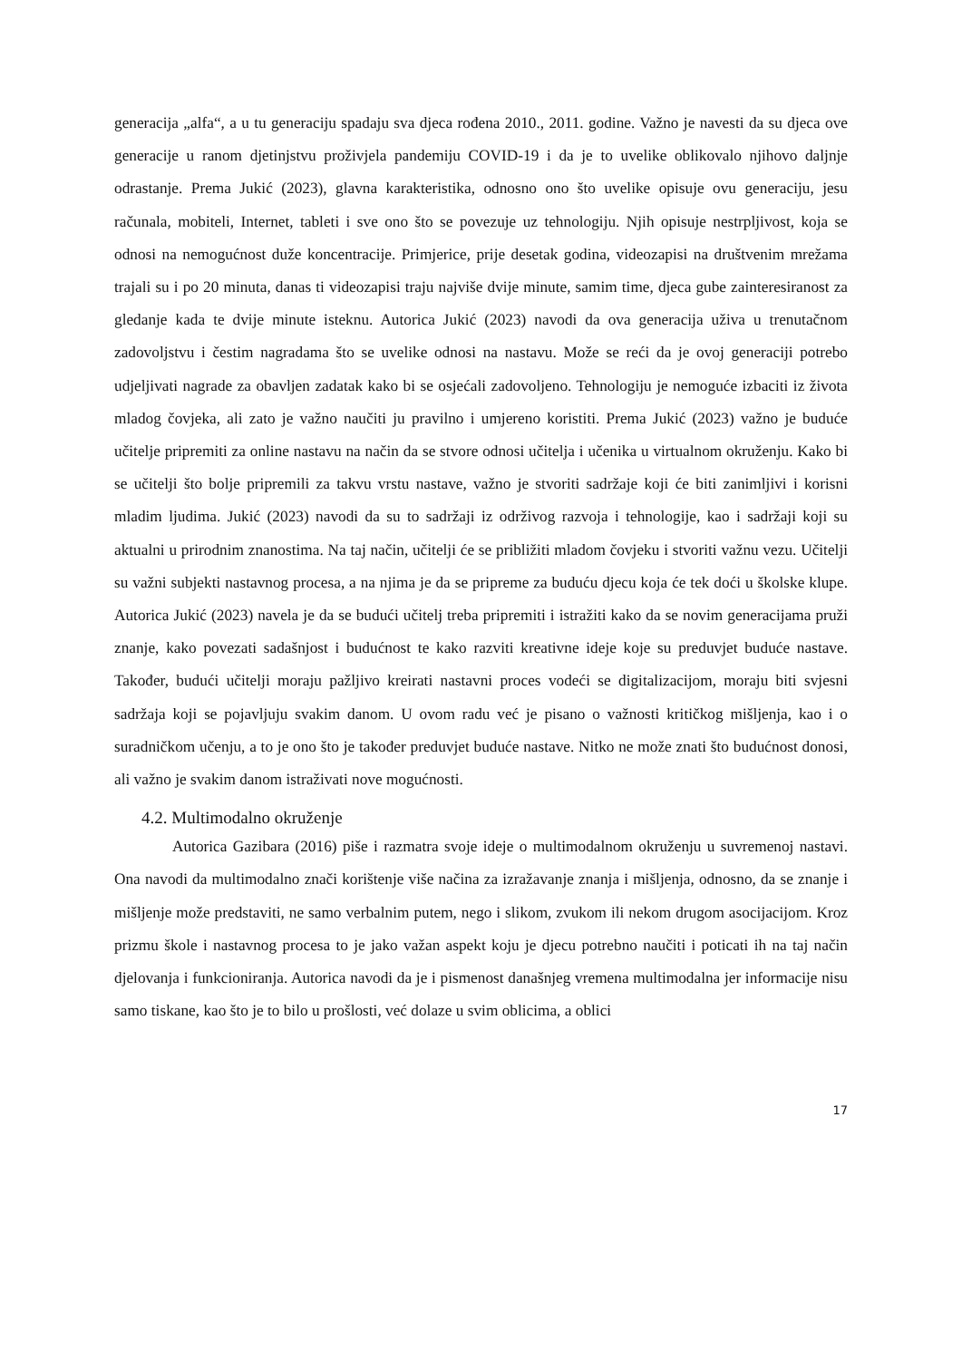generacija „alfa“, a u tu generaciju spadaju sva djeca rođena 2010., 2011. godine. Važno je navesti da su djeca ove generacije u ranom djetinjstvu proživjela pandemiju COVID-19 i da je to uvelike oblikovalo njihovo daljnje odrastanje. Prema Jukić (2023), glavna karakteristika, odnosno ono što uvelike opisuje ovu generaciju, jesu računala, mobiteli, Internet, tableti i sve ono što se povezuje uz tehnologiju. Njih opisuje nestrpljivost, koja se odnosi na nemogućnost duže koncentracije. Primjerice, prije desetak godina, videozapisi na društvenim mrežama trajali su i po 20 minuta, danas ti videozapisi traju najviše dvije minute, samim time, djeca gube zainteresiranost za gledanje kada te dvije minute isteknu. Autorica Jukić (2023) navodi da ova generacija uživa u trenutačnom zadovoljstvu i čestim nagradama što se uvelike odnosi na nastavu. Može se reći da je ovoj generaciji potrebo udjeljivati nagrade za obavljen zadatak kako bi se osjećali zadovoljeno. Tehnologiju je nemoguće izbaciti iz života mladog čovjeka, ali zato je važno naučiti ju pravilno i umjereno koristiti. Prema Jukić (2023) važno je buduće učitelje pripremiti za online nastavu na način da se stvore odnosi učitelja i učenika u virtualnom okruženju. Kako bi se učitelji što bolje pripremili za takvu vrstu nastave, važno je stvoriti sadržaje koji će biti zanimljivi i korisni mladim ljudima. Jukić (2023) navodi da su to sadržaji iz održivog razvoja i tehnologije, kao i sadržaji koji su aktualni u prirodnim znanostima. Na taj način, učitelji će se približiti mladom čovjeku i stvoriti važnu vezu. Učitelji su važni subjekti nastavnog procesa, a na njima je da se pripreme za buduću djecu koja će tek doći u školske klupe. Autorica Jukić (2023) navela je da se budući učitelj treba pripremiti i istražiti kako da se novim generacijama pruži znanje, kako povezati sadašnjost i budućnost te kako razviti kreativne ideje koje su preduvjet buduće nastave. Također, budući učitelji moraju pažljivo kreirati nastavni proces vodeći se digitalizacijom, moraju biti svjesni sadržaja koji se pojavljuju svakim danom. U ovom radu već je pisano o važnosti kritičkog mišljenja, kao i o suradničkom učenju, a to je ono što je također preduvjet buduće nastave. Nitko ne može znati što budućnost donosi, ali važno je svakim danom istraživati nove mogućnosti.
4.2. Multimodalno okruženje
Autorica Gazibara (2016) piše i razmatra svoje ideje o multimodalnom okruženju u suvremenoj nastavi. Ona navodi da multimodalno znači korištenje više načina za izražavanje znanja i mišljenja, odnosno, da se znanje i mišljenje može predstaviti, ne samo verbalnim putem, nego i slikom, zvukom ili nekom drugom asocijacijom. Kroz prizmu škole i nastavnog procesa to je jako važan aspekt koju je djecu potrebno naučiti i poticati ih na taj način djelovanja i funkcioniranja. Autorica navodi da je i pismenost današnjeg vremena multimodalna jer informacije nisu samo tiskane, kao što je to bilo u prošlosti, već dolaze u svim oblicima, a oblici
17